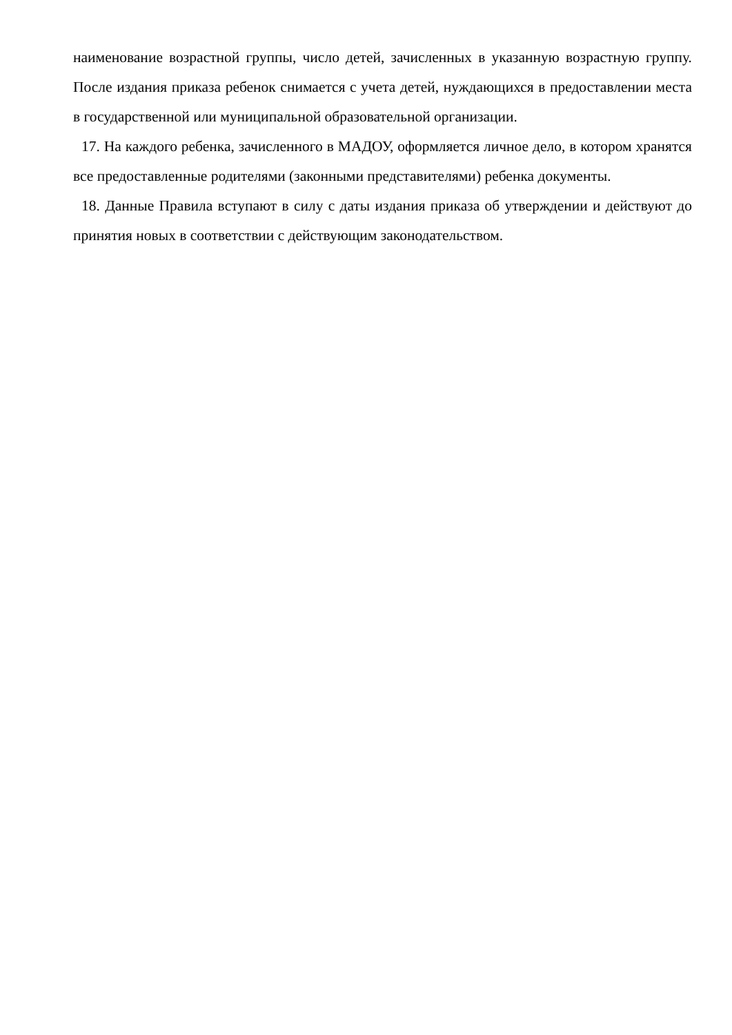наименование возрастной группы, число детей, зачисленных в указанную возрастную группу. После издания приказа ребенок снимается с учета детей, нуждающихся в предоставлении места в государственной или муниципальной образовательной организации.
17. На каждого ребенка, зачисленного в МАДОУ, оформляется личное дело, в котором хранятся все предоставленные родителями (законными представителями) ребенка документы.
18. Данные Правила вступают в силу с даты издания приказа об утверждении и действуют до принятия новых в соответствии с действующим законодательством.